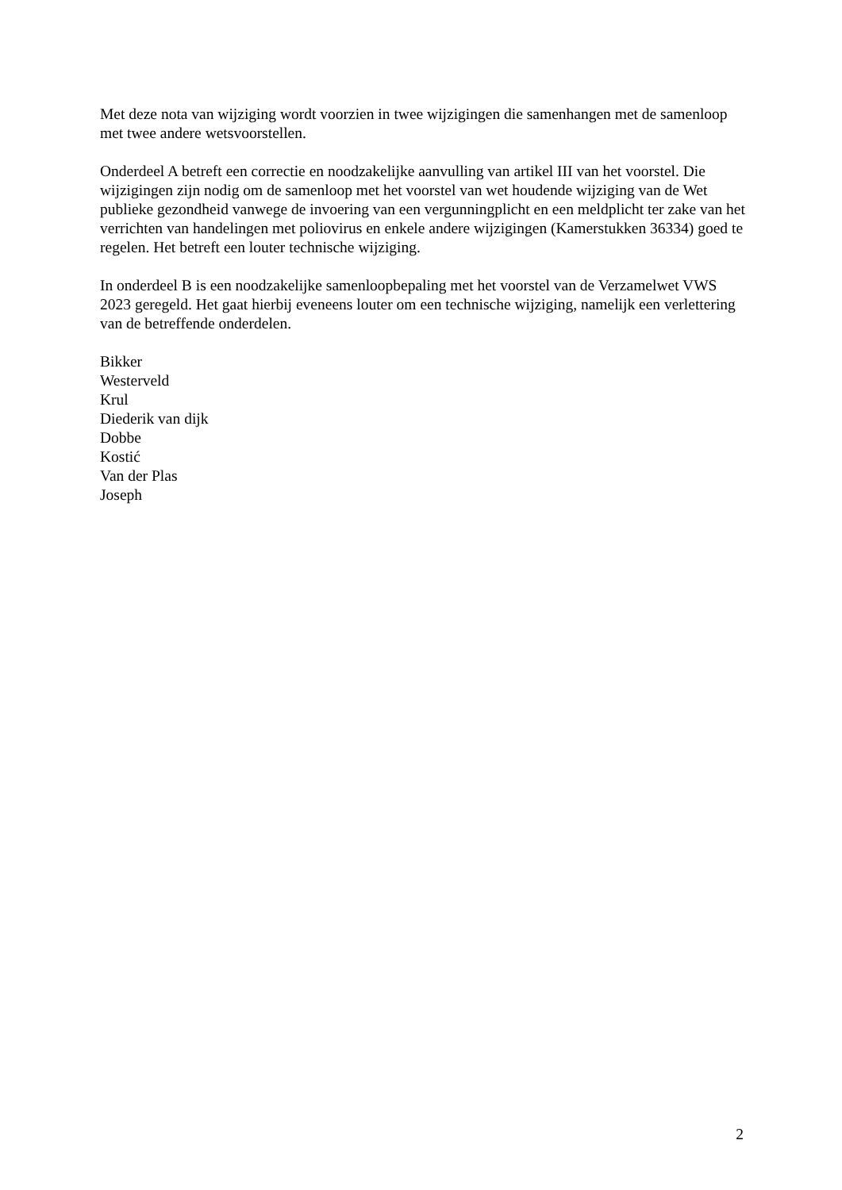Met deze nota van wijziging wordt voorzien in twee wijzigingen die samenhangen met de samenloop met twee andere wetsvoorstellen.
Onderdeel A betreft een correctie en noodzakelijke aanvulling van artikel III van het voorstel. Die wijzigingen zijn nodig om de samenloop met het voorstel van wet houdende wijziging van de Wet publieke gezondheid vanwege de invoering van een vergunningplicht en een meldplicht ter zake van het verrichten van handelingen met poliovirus en enkele andere wijzigingen (Kamerstukken 36334) goed te regelen. Het betreft een louter technische wijziging.
In onderdeel B is een noodzakelijke samenloopbepaling met het voorstel van de Verzamelwet VWS 2023 geregeld. Het gaat hierbij eveneens louter om een technische wijziging, namelijk een verlettering van de betreffende onderdelen.
Bikker
Westerveld
Krul
Diederik van dijk
Dobbe
Kostić
Van der Plas
Joseph
2